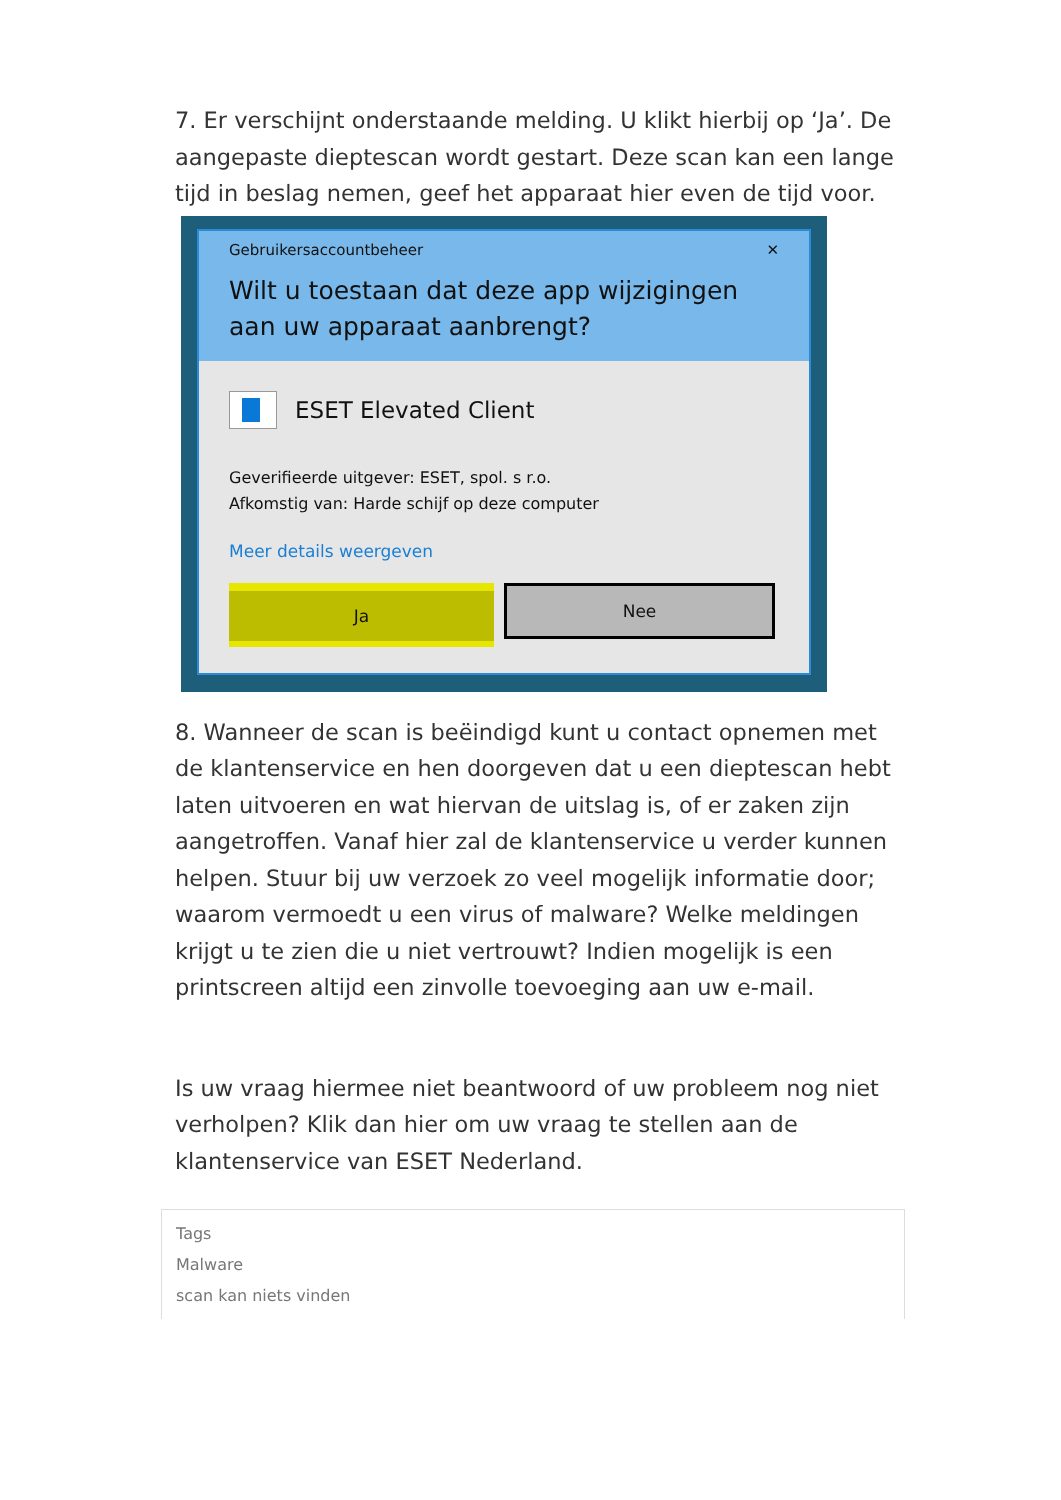7. Er verschijnt onderstaande melding. U klikt hierbij op ‘Ja’. De aangepaste dieptescan wordt gestart. Deze scan kan een lange tijd in beslag nemen, geef het apparaat hier even de tijd voor.
Gebruikersaccountbeheer ✕
Wilt u toestaan dat deze app wijzigingen aan uw apparaat aanbrengt?
ESET Elevated Client
Geverifieerde uitgever: ESET, spol. s r.o.
Afkomstig van: Harde schijf op deze computer
Meer details weergeven
Ja Nee
8. Wanneer de scan is beëindigd kunt u contact opnemen met de klantenservice en hen doorgeven dat u een dieptescan hebt laten uitvoeren en wat hiervan de uitslag is, of er zaken zijn aangetroffen. Vanaf hier zal de klantenservice u verder kunnen helpen. Stuur bij uw verzoek zo veel mogelijk informatie door; waarom vermoedt u een virus of malware? Welke meldingen krijgt u te zien die u niet vertrouwt? Indien mogelijk is een printscreen altijd een zinvolle toevoeging aan uw e-mail.
Is uw vraag hiermee niet beantwoord of uw probleem nog niet verholpen? Klik dan hier om uw vraag te stellen aan de klantenservice van ESET Nederland.
Tags
Malware
scan kan niets vinden